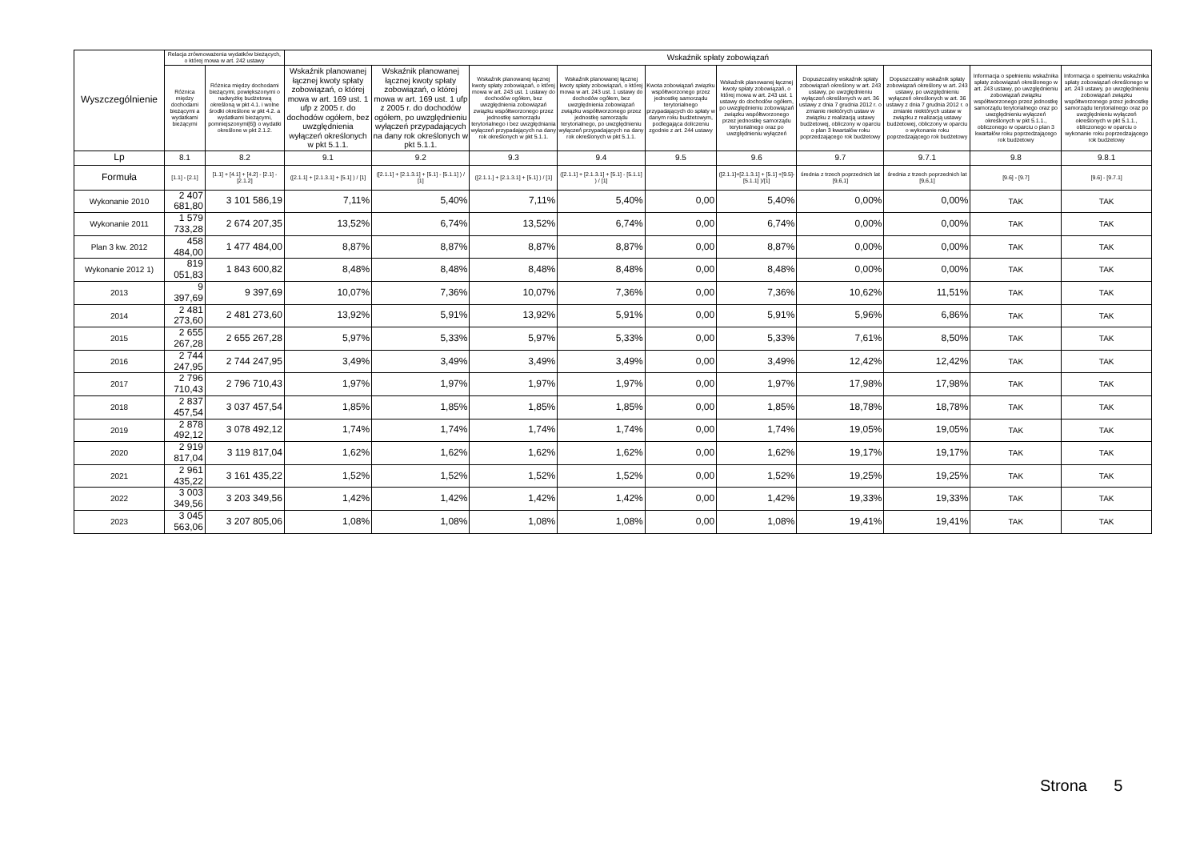| Wyszczególnienie | Relacja zrównoważenia wydatków bieżących, o której mowa w art. 242 ustawy | | Wskaźnik spłaty zobowiązań | | | | | | | | | |
| --- | --- | --- | --- | --- | --- | --- | --- | --- | --- | --- | --- | --- |
| | Różnica między dochodami bieżącymi a wydatkami bieżącymi | Różnica między dochodami bieżącymi, powiększonymi o nadwyżkę budżetową określoną w pkt 4.1. i wolne środki określone w pkt 4.2. a wydatkami bieżącymi, pomniejszonymi[6]) o wydatki określone w pkt 2.1.2. | Wskaźnik planowanej łącznej kwoty spłaty zobowiązań, o której mowa w art. 169 ust. 1 ufp z 2005 r. do dochodów ogółem, bez uwzględnienia wyłączeń określonych w pkt 5.1.1. | Wskaźnik planowanej łącznej kwoty spłaty zobowiązań, o której mowa w art. 169 ust. 1 ufp z 2005 r. do dochodów ogółem, po uwzględnieniu wyłączeń przypadających na dany rok określonych w pkt 5.1.1. | Wskaźnik planowanej łącznej kwoty spłaty zobowiązań, o której mowa w art. 243 ust. 1 ustawy do dochodów ogółem, bez uwzględnienia zobowiązań związku współtworzonego przez jednostkę samorządu terytorialnego i bez uwzględniania wyłączeń przypadających na dany rok określonych w pkt 5.1.1. | Wskaźnik planowanej łącznej kwoty spłaty zobowiązań, o której mowa w art. 243 ust. 1 ustawy do dochodów ogółem, bez uwzględnienia zobowiązań związku współtworzonego przez jednostkę samorządu terytorialnego, po uwzględnieniu wyłączeń przypadających na dany rok określonych w pkt 5.1.1. | Kwota zobowiązań związku współtworzonego przez jednostkę samorządu terytorialnego przypadających do spłaty w danym roku budżetowym, podlegająca doliczeniu zgodnie z art. 244 ustawy | Wskaźnik planowanej łącznej kwoty spłaty zobowiązań, o której mowa w art. 243 ust. 1 ustawy do dochodów ogółem, po uwzględnieniu zobowiązań związku współtworzonego przez jednostkę samorządu terytorialnego oraz po uwzględnieniu wyłączeń | Dopuszczalny wskaźnik spłaty zobowiązań określony w art. 243 ustawy, po uwzględnieniu wyłączeń określonych w art. 36 ustawy z dnia 7 grudnia 2012 r. o zmianie niektórych ustaw w związku z realizacją ustawy budżetowej, obliczony w oparciu o plan 3 kwartałów roku poprzedzającego rok budżetowy | Dopuszczalny wskaźnik spłaty zobowiązań określony w art. 243 ustawy, po uwzględnieniu wyłączeń określonych w art. 36 ustawy z dnia 7 grudnia 2012 r. o zmianie niektórych ustaw w związku z realizacją ustawy budżetowej, obliczony w oparciu o wykonanie roku poprzedzającego rok budżetowy | Informacja o spełnieniu wskaźnika spłaty zobowiązań określonego w art. 243 ustawy, po uwzględnieniu zobowiązań związku współtworzonego przez jednostkę samorządu terytorialnego oraz po uwzględnieniu wyłączeń określonych w pkt 5.1.1., obliczonego w oparciu o plan 3 kwartałów roku poprzedzającego rok budżetowy | Informacja o spełnieniu wskaźnika spłaty zobowiązań określonego w art. 243 ustawy, po uwzględnieniu zobowiązań związku współtworzonego przez jednostkę samorządu terytorialnego oraz po uwzględnieniu wyłączeń określonych w pkt 5.1.1., obliczonego w oparciu o wykonanie roku poprzedzającego rok budżetowy |
| Lp | 8.1 | 8.2 | 9.1 | 9.2 | 9.3 | 9.4 | 9.5 | 9.6 | 9.7 | 9.7.1 | 9.8 | 9.8.1 |
| Formuła | [1.1] - [2.1] | [1.1] + [4.1] + [4.2] - [2.1] - [2.1.2] | ([2.1.1] + [2.1.3.1] + [5.1] ) / [1] | ([2.1.1] + [2.1.3.1] + [5.1] - [5.1.1] ) / [1] | ([2.1.1.] + [2.1.3.1] + [5.1] ) / [1] | ([2.1.1] + [2.1.3.1] + [5.1] - [5.1.1] ) / [1] | | ([2.1.1]+[2.1.3.1] + [5.1] +[9.5]-[5.1.1] )/[1] | średnia z trzech poprzednich lat [9,6,1] | średnia z trzech poprzednich lat [9,6,1] | [9.6] - [9.7] | [9.6] - [9.7.1] |
| Wykonanie 2010 | 2 407 681,80 | 3 101 586,19 | 7,11% | 5,40% | 7,11% | 5,40% | 0,00 | 5,40% | 0,00% | 0,00% | TAK | TAK |
| Wykonanie 2011 | 1 579 733,28 | 2 674 207,35 | 13,52% | 6,74% | 13,52% | 6,74% | 0,00 | 6,74% | 0,00% | 0,00% | TAK | TAK |
| Plan 3 kw. 2012 | 458 484,00 | 1 477 484,00 | 8,87% | 8,87% | 8,87% | 8,87% | 0,00 | 8,87% | 0,00% | 0,00% | TAK | TAK |
| Wykonanie 2012 1) | 819 051,83 | 1 843 600,82 | 8,48% | 8,48% | 8,48% | 8,48% | 0,00 | 8,48% | 0,00% | 0,00% | TAK | TAK |
| 2013 | 9 397,69 | 9 397,69 | 10,07% | 7,36% | 10,07% | 7,36% | 0,00 | 7,36% | 10,62% | 11,51% | TAK | TAK |
| 2014 | 2 481 273,60 | 2 481 273,60 | 13,92% | 5,91% | 13,92% | 5,91% | 0,00 | 5,91% | 5,96% | 6,86% | TAK | TAK |
| 2015 | 2 655 267,28 | 2 655 267,28 | 5,97% | 5,33% | 5,97% | 5,33% | 0,00 | 5,33% | 7,61% | 8,50% | TAK | TAK |
| 2016 | 2 744 247,95 | 2 744 247,95 | 3,49% | 3,49% | 3,49% | 3,49% | 0,00 | 3,49% | 12,42% | 12,42% | TAK | TAK |
| 2017 | 2 796 710,43 | 2 796 710,43 | 1,97% | 1,97% | 1,97% | 1,97% | 0,00 | 1,97% | 17,98% | 17,98% | TAK | TAK |
| 2018 | 2 837 457,54 | 3 037 457,54 | 1,85% | 1,85% | 1,85% | 1,85% | 0,00 | 1,85% | 18,78% | 18,78% | TAK | TAK |
| 2019 | 2 878 492,12 | 3 078 492,12 | 1,74% | 1,74% | 1,74% | 1,74% | 0,00 | 1,74% | 19,05% | 19,05% | TAK | TAK |
| 2020 | 2 919 817,04 | 3 119 817,04 | 1,62% | 1,62% | 1,62% | 1,62% | 0,00 | 1,62% | 19,17% | 19,17% | TAK | TAK |
| 2021 | 2 961 435,22 | 3 161 435,22 | 1,52% | 1,52% | 1,52% | 1,52% | 0,00 | 1,52% | 19,25% | 19,25% | TAK | TAK |
| 2022 | 3 003 349,56 | 3 203 349,56 | 1,42% | 1,42% | 1,42% | 1,42% | 0,00 | 1,42% | 19,33% | 19,33% | TAK | TAK |
| 2023 | 3 045 563,06 | 3 207 805,06 | 1,08% | 1,08% | 1,08% | 1,08% | 0,00 | 1,08% | 19,41% | 19,41% | TAK | TAK |
Strona 5